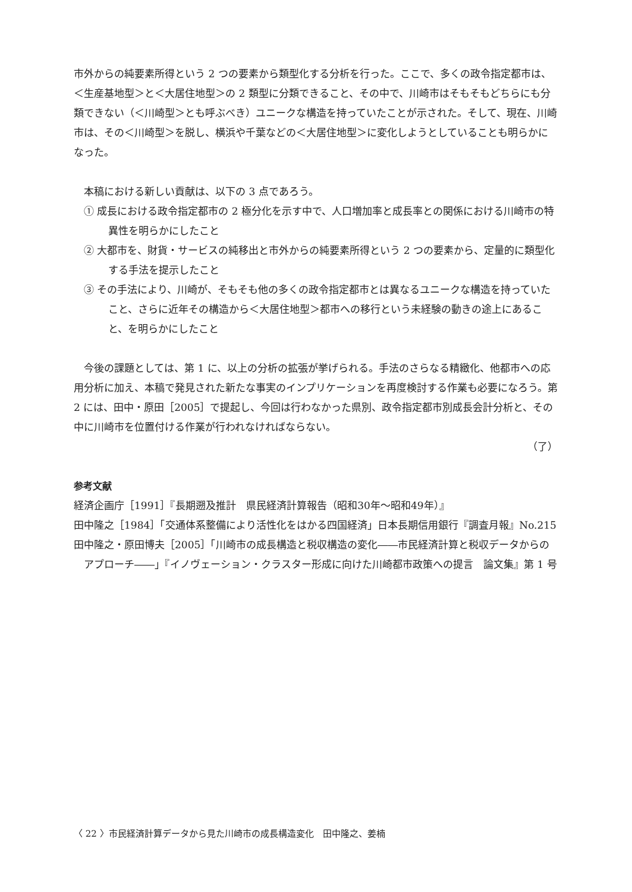市外からの純要素所得という 2 つの要素から類型化する分析を行った。ここで、多くの政令指定都市は、＜生産基地型＞と＜大居住地型＞の 2 類型に分類できること、その中で、川崎市はそもそもどちらにも分類できない（＜川崎型＞とも呼ぶべき）ユニークな構造を持っていたことが示された。そして、現在、川崎市は、その＜川崎型＞を脱し、横浜や千葉などの＜大居住地型＞に変化しようとしていることも明らかになった。
本稿における新しい貢献は、以下の 3 点であろう。
① 成長における政令指定都市の 2 極分化を示す中で、人口増加率と成長率との関係における川崎市の特異性を明らかにしたこと
② 大都市を、財貨・サービスの純移出と市外からの純要素所得という 2 つの要素から、定量的に類型化する手法を提示したこと
③ その手法により、川崎が、そもそも他の多くの政令指定都市とは異なるユニークな構造を持っていたこと、さらに近年その構造から＜大居住地型＞都市への移行という未経験の動きの途上にあること、を明らかにしたこと
今後の課題としては、第 1 に、以上の分析の拡張が挙げられる。手法のさらなる精緻化、他都市への応用分析に加え、本稿で発見された新たな事実のインプリケーションを再度検討する作業も必要になろう。第 2 には、田中・原田［2005］で提起し、今回は行わなかった県別、政令指定都市別成長会計分析と、その中に川崎市を位置付ける作業が行われなければならない。
（了）
参考文献
経済企画庁［1991］『長期遡及推計　県民経済計算報告（昭和30年～昭和49年）』
田中隆之［1984］「交通体系整備により活性化をはかる四国経済」日本長期信用銀行『調査月報』No.215
田中隆之・原田博夫［2005］「川崎市の成長構造と税収構造の変化――市民経済計算と税収データからのアプローチ――」『イノヴェーション・クラスター形成に向けた川崎都市政策への提言　論文集』第 1 号
〈 22 〉市民経済計算データから見た川崎市の成長構造変化　田中隆之、姜楠